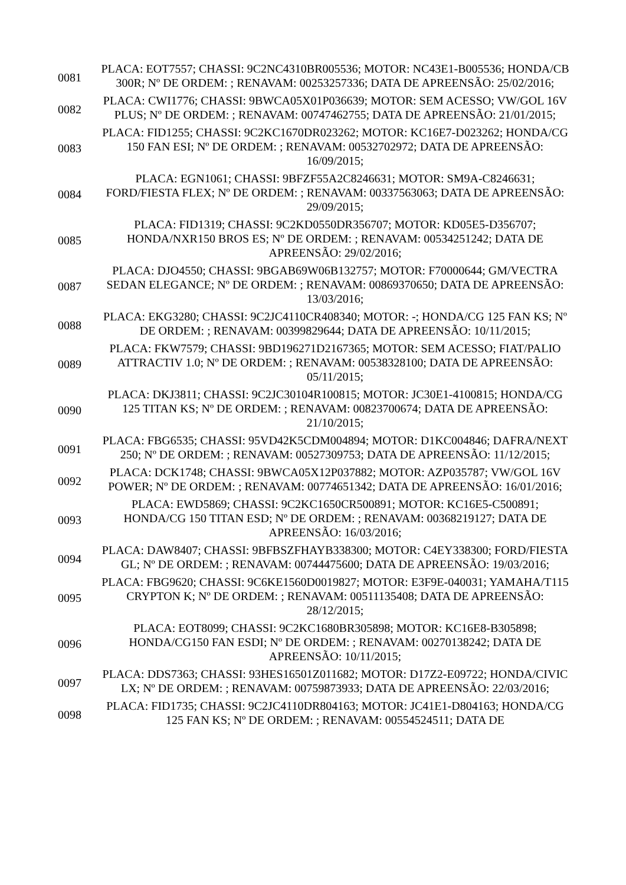| 0081 | PLACA: EOT7557; CHASSI: 9C2NC4310BR005536; MOTOR: NC43E1-B005536; HONDA/CB 300R; Nº DE ORDEM: ; RENAVAM: 00253257336; DATA DE APREENSÃO: 25/02/2016; |
| 0082 | PLACA: CWI1776; CHASSI: 9BWCA05X01P036639; MOTOR: SEM ACESSO; VW/GOL 16V PLUS; Nº DE ORDEM: ; RENAVAM: 00747462755; DATA DE APREENSÃO: 21/01/2015; |
| 0083 | PLACA: FID1255; CHASSI: 9C2KC1670DR023262; MOTOR: KC16E7-D023262; HONDA/CG 150 FAN ESI; Nº DE ORDEM: ; RENAVAM: 00532702972; DATA DE APREENSÃO: 16/09/2015; |
| 0084 | PLACA: EGN1061; CHASSI: 9BFZF55A2C8246631; MOTOR: SM9A-C8246631; FORD/FIESTA FLEX; Nº DE ORDEM: ; RENAVAM: 00337563063; DATA DE APREENSÃO: 29/09/2015; |
| 0085 | PLACA: FID1319; CHASSI: 9C2KD0550DR356707; MOTOR: KD05E5-D356707; HONDA/NXR150 BROS ES; Nº DE ORDEM: ; RENAVAM: 00534251242; DATA DE APREENSÃO: 29/02/2016; |
| 0087 | PLACA: DJO4550; CHASSI: 9BGAB69W06B132757; MOTOR: F70000644; GM/VECTRA SEDAN ELEGANCE; Nº DE ORDEM: ; RENAVAM: 00869370650; DATA DE APREENSÃO: 13/03/2016; |
| 0088 | PLACA: EKG3280; CHASSI: 9C2JC4110CR408340; MOTOR: -; HONDA/CG 125 FAN KS; Nº DE ORDEM: ; RENAVAM: 00399829644; DATA DE APREENSÃO: 10/11/2015; |
| 0089 | PLACA: FKW7579; CHASSI: 9BD196271D2167365; MOTOR: SEM ACESSO; FIAT/PALIO ATTRACTIV 1.0; Nº DE ORDEM: ; RENAVAM: 00538328100; DATA DE APREENSÃO: 05/11/2015; |
| 0090 | PLACA: DKJ3811; CHASSI: 9C2JC30104R100815; MOTOR: JC30E1-4100815; HONDA/CG 125 TITAN KS; Nº DE ORDEM: ; RENAVAM: 00823700674; DATA DE APREENSÃO: 21/10/2015; |
| 0091 | PLACA: FBG6535; CHASSI: 95VD42K5CDM004894; MOTOR: D1KC004846; DAFRA/NEXT 250; Nº DE ORDEM: ; RENAVAM: 00527309753; DATA DE APREENSÃO: 11/12/2015; |
| 0092 | PLACA: DCK1748; CHASSI: 9BWCA05X12P037882; MOTOR: AZP035787; VW/GOL 16V POWER; Nº DE ORDEM: ; RENAVAM: 00774651342; DATA DE APREENSÃO: 16/01/2016; |
| 0093 | PLACA: EWD5869; CHASSI: 9C2KC1650CR500891; MOTOR: KC16E5-C500891; HONDA/CG 150 TITAN ESD; Nº DE ORDEM: ; RENAVAM: 00368219127; DATA DE APREENSÃO: 16/03/2016; |
| 0094 | PLACA: DAW8407; CHASSI: 9BFBSZFHAYB338300; MOTOR: C4EY338300; FORD/FIESTA GL; Nº DE ORDEM: ; RENAVAM: 00744475600; DATA DE APREENSÃO: 19/03/2016; |
| 0095 | PLACA: FBG9620; CHASSI: 9C6KE1560D0019827; MOTOR: E3F9E-040031; YAMAHA/T115 CRYPTON K; Nº DE ORDEM: ; RENAVAM: 00511135408; DATA DE APREENSÃO: 28/12/2015; |
| 0096 | PLACA: EOT8099; CHASSI: 9C2KC1680BR305898; MOTOR: KC16E8-B305898; HONDA/CG150 FAN ESDI; Nº DE ORDEM: ; RENAVAM: 00270138242; DATA DE APREENSÃO: 10/11/2015; |
| 0097 | PLACA: DDS7363; CHASSI: 93HES16501Z011682; MOTOR: D17Z2-E09722; HONDA/CIVIC LX; Nº DE ORDEM: ; RENAVAM: 00759873933; DATA DE APREENSÃO: 22/03/2016; |
| 0098 | PLACA: FID1735; CHASSI: 9C2JC4110DR804163; MOTOR: JC41E1-D804163; HONDA/CG 125 FAN KS; Nº DE ORDEM: ; RENAVAM: 00554524511; DATA DE |